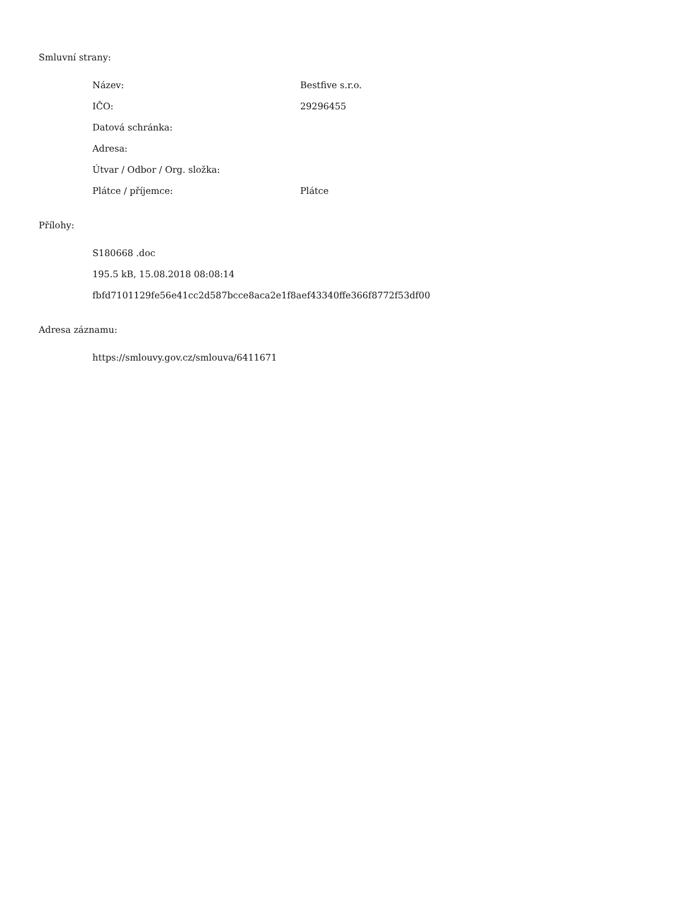Smluvní strany:
Název: Bestfive s.r.o.
IČO: 29296455
Datová schránka:
Adresa:
Útvar / Odbor / Org. složka:
Plátce / příjemce: Plátce
Přílohy:
S180668 .doc
195.5 kB, 15.08.2018 08:08:14
fbfd7101129fe56e41cc2d587bcce8aca2e1f8aef43340ffe366f8772f53df00
Adresa záznamu:
https://smlouvy.gov.cz/smlouva/6411671